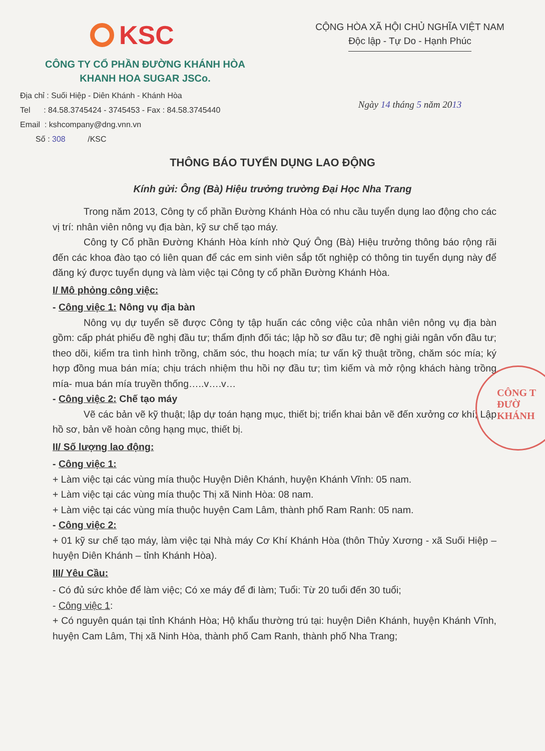KSC
CÔNG TY CỔ PHẦN ĐƯỜNG KHÁNH HÒA
KHANH HOA SUGAR JSCo.
Địa chỉ : Suối Hiệp - Diên Khánh - Khánh Hòa
Tel : 84.58.3745424 - 3745453 - Fax : 84.58.3745440
Email : kshcompany@dng.vnn.vn
Số : 308 /KSC
CỘNG HÒA XÃ HỘI CHỦ NGHĨA VIỆT NAM
Độc lập - Tự Do - Hạnh Phúc
Ngày 14 tháng 5 năm 2013
THÔNG BÁO TUYỂN DỤNG LAO ĐỘNG
Kính gửi: Ông (Bà) Hiệu trưởng trường Đại Học Nha Trang
Trong năm 2013, Công ty cổ phần Đường Khánh Hòa có nhu cầu tuyển dụng lao động cho các vị trí: nhân viên nông vụ địa bàn, kỹ sư chế tạo máy.
Công ty Cổ phần Đường Khánh Hòa kính nhờ Quý Ông (Bà) Hiệu trưởng thông báo rộng rãi đến các khoa đào tạo có liên quan để các em sinh viên sắp tốt nghiệp có thông tin tuyển dụng này để đăng ký được tuyển dụng và làm việc tại Công ty cổ phần Đường Khánh Hòa.
I/ Mô phỏng công việc:
- Công việc 1: Nông vụ địa bàn
Nông vụ dự tuyển sẽ được Công ty tập huấn các công việc của nhân viên nông vụ địa bàn gồm: cấp phát phiếu đề nghị đầu tư; thẩm định đối tác; lập hồ sơ đầu tư; đề nghị giải ngân vốn đầu tư; theo dõi, kiểm tra tình hình trồng, chăm sóc, thu hoạch mía; tư vấn kỹ thuật trồng, chăm sóc mía; ký hợp đồng mua bán mía; chịu trách nhiệm thu hồi nợ đầu tư; tìm kiếm và mở rộng khách hàng trồng mía- mua bán mía truyền thống…..v….v…
- Công việc 2: Chế tạo máy
Vẽ các bản vẽ kỹ thuật; lập dự toán hạng mục, thiết bị; triển khai bản vẽ đến xưởng cơ khí; Lập hồ sơ, bản vẽ hoàn công hạng mục, thiết bị.
II/ Số lượng lao động:
- Công việc 1:
+ Làm việc tại các vùng mía thuộc Huyện Diên Khánh, huyện Khánh Vĩnh: 05 nam.
+ Làm việc tại các vùng mía thuộc Thị xã Ninh Hòa: 08 nam.
+ Làm việc tại các vùng mía thuộc huyện Cam Lâm, thành phố Ram Ranh: 05 nam.
- Công việc 2:
+ 01 kỹ sư chế tạo máy, làm việc tại Nhà máy Cơ Khí Khánh Hòa (thôn Thủy Xương - xã Suối Hiệp – huyện Diên Khánh – tỉnh Khánh Hòa).
III/ Yêu Cầu:
- Có đủ sức khỏe để làm việc; Có xe máy để đi làm; Tuổi: Từ 20 tuổi đến 30 tuổi;
- Công việc 1:
+ Có nguyên quán tại tỉnh Khánh Hòa; Hộ khẩu thường trú tại: huyện Diên Khánh, huyện Khánh Vĩnh, huyện Cam Lâm, Thị xã Ninh Hòa, thành phố Cam Ranh, thành phố Nha Trang;
CÔNG T
ĐƯỜ
KHÁNH